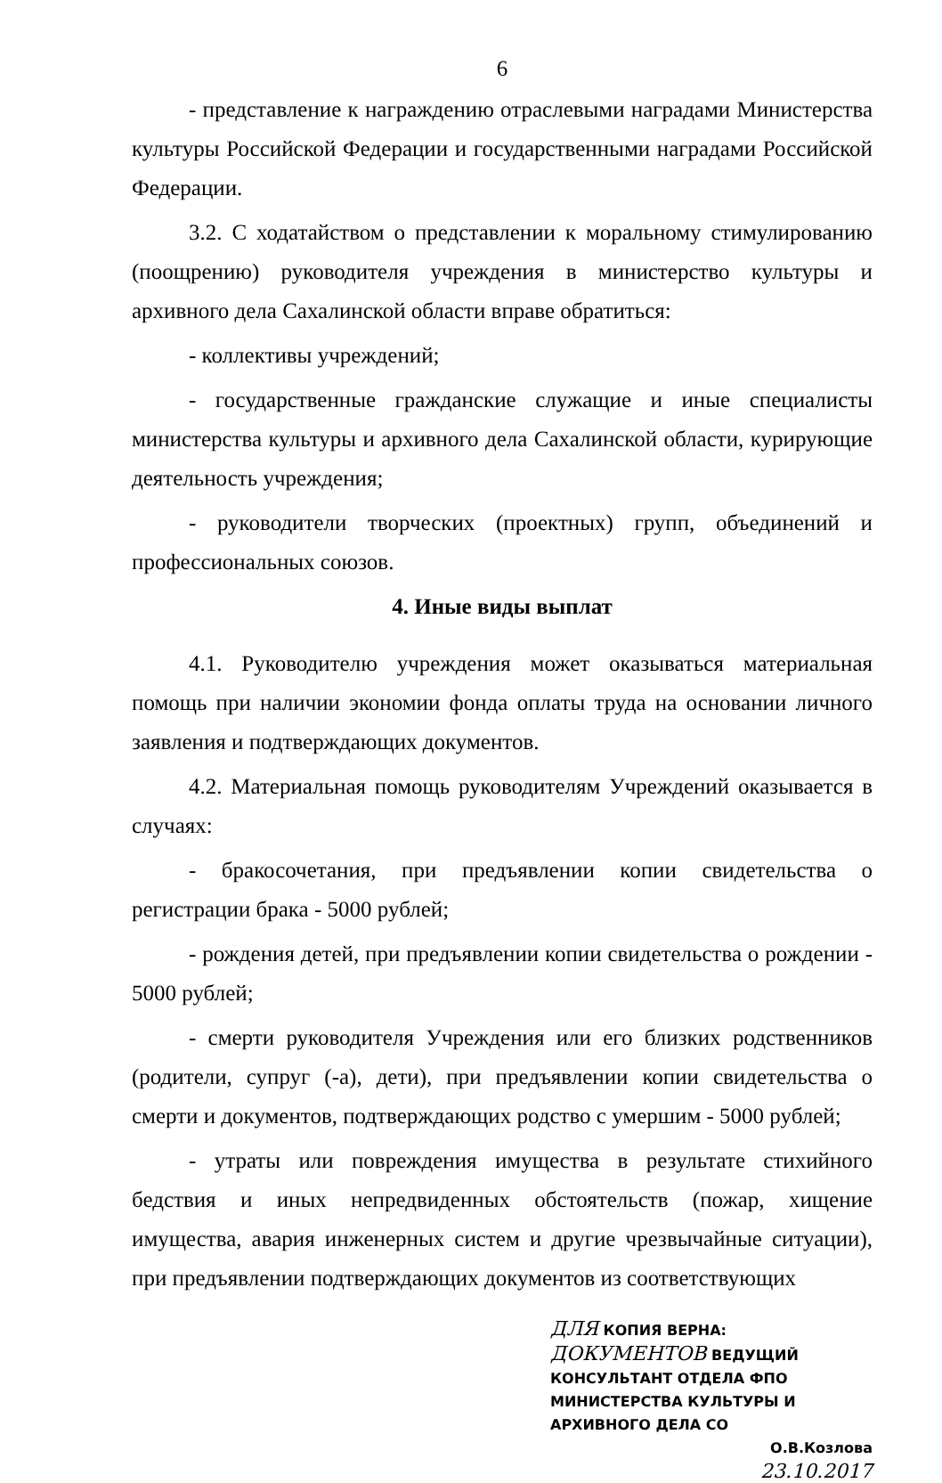6
- представление к награждению отраслевыми наградами Министерства культуры Российской Федерации и государственными наградами Российской Федерации.
3.2. С ходатайством о представлении к моральному стимулированию (поощрению) руководителя учреждения в министерство культуры и архивного дела Сахалинской области вправе обратиться:
- коллективы учреждений;
- государственные гражданские служащие и иные специалисты министерства культуры и архивного дела Сахалинской области, курирующие деятельность учреждения;
- руководители творческих (проектных) групп, объединений и профессиональных союзов.
4. Иные виды выплат
4.1. Руководителю учреждения может оказываться материальная помощь при наличии экономии фонда оплаты труда на основании личного заявления и подтверждающих документов.
4.2. Материальная помощь руководителям Учреждений оказывается в случаях:
- бракосочетания, при предъявлении копии свидетельства о регистрации брака - 5000 рублей;
- рождения детей, при предъявлении копии свидетельства о рождении - 5000 рублей;
- смерти руководителя Учреждения или его близких родственников (родители, супруг (-а), дети), при предъявлении копии свидетельства о смерти и документов, подтверждающих родство с умершим - 5000 рублей;
- утраты или повреждения имущества в результате стихийного бедствия и иных непредвиденных обстоятельств (пожар, хищение имущества, авария инженерных систем и другие чрезвычайные ситуации), при предъявлении подтверждающих документов из соответствующих
ДЛЯ КОПИЯ ВЕРНА:
ДОКУМЕНТОВ ВЕДУЩИЙ КОНСУЛЬТАНТ ОТДЕЛА ФПО
МИНИСТЕРСТВА КУЛЬТУРЫ И
АРХИВНОГО ДЕЛА СО
О.В.Козлова
23.10.2017